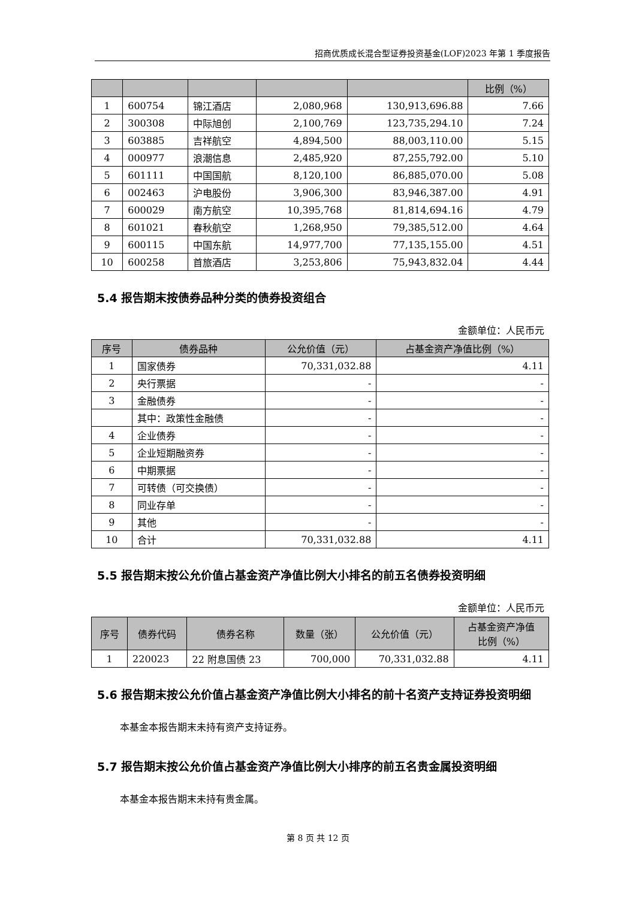招商优质成长混合型证券投资基金(LOF)2023 年第 1 季度报告
| | | | | | 比例（%） |
| --- | --- | --- | --- | --- | --- |
| 1 | 600754 | 锦江酒店 | 2,080,968 | 130,913,696.88 | 7.66 |
| 2 | 300308 | 中际旭创 | 2,100,769 | 123,735,294.10 | 7.24 |
| 3 | 603885 | 吉祥航空 | 4,894,500 | 88,003,110.00 | 5.15 |
| 4 | 000977 | 浪潮信息 | 2,485,920 | 87,255,792.00 | 5.10 |
| 5 | 601111 | 中国国航 | 8,120,100 | 86,885,070.00 | 5.08 |
| 6 | 002463 | 沪电股份 | 3,906,300 | 83,946,387.00 | 4.91 |
| 7 | 600029 | 南方航空 | 10,395,768 | 81,814,694.16 | 4.79 |
| 8 | 601021 | 春秋航空 | 1,268,950 | 79,385,512.00 | 4.64 |
| 9 | 600115 | 中国东航 | 14,977,700 | 77,135,155.00 | 4.51 |
| 10 | 600258 | 首旅酒店 | 3,253,806 | 75,943,832.04 | 4.44 |
5.4 报告期末按债券品种分类的债券投资组合
金额单位：人民币元
| 序号 | 债券品种 | 公允价值（元） | 占基金资产净值比例（%） |
| --- | --- | --- | --- |
| 1 | 国家债券 | 70,331,032.88 | 4.11 |
| 2 | 央行票据 | - | - |
| 3 | 金融债券 | - | - |
| | 其中：政策性金融债 | - | - |
| 4 | 企业债券 | - | - |
| 5 | 企业短期融资券 | - | - |
| 6 | 中期票据 | - | - |
| 7 | 可转债（可交换债） | - | - |
| 8 | 同业存单 | - | - |
| 9 | 其他 | - | - |
| 10 | 合计 | 70,331,032.88 | 4.11 |
5.5 报告期末按公允价值占基金资产净值比例大小排名的前五名债券投资明细
金额单位：人民币元
| 序号 | 债券代码 | 债券名称 | 数量（张） | 公允价值（元） | 占基金资产净值 比例（%） |
| --- | --- | --- | --- | --- | --- |
| 1 | 220023 | 22 附息国债 23 | 700,000 | 70,331,032.88 | 4.11 |
5.6 报告期末按公允价值占基金资产净值比例大小排名的前十名资产支持证券投资明细
本基金本报告期末未持有资产支持证券。
5.7 报告期末按公允价值占基金资产净值比例大小排序的前五名贵金属投资明细
本基金本报告期末未持有贵金属。
第 8 页 共 12 页